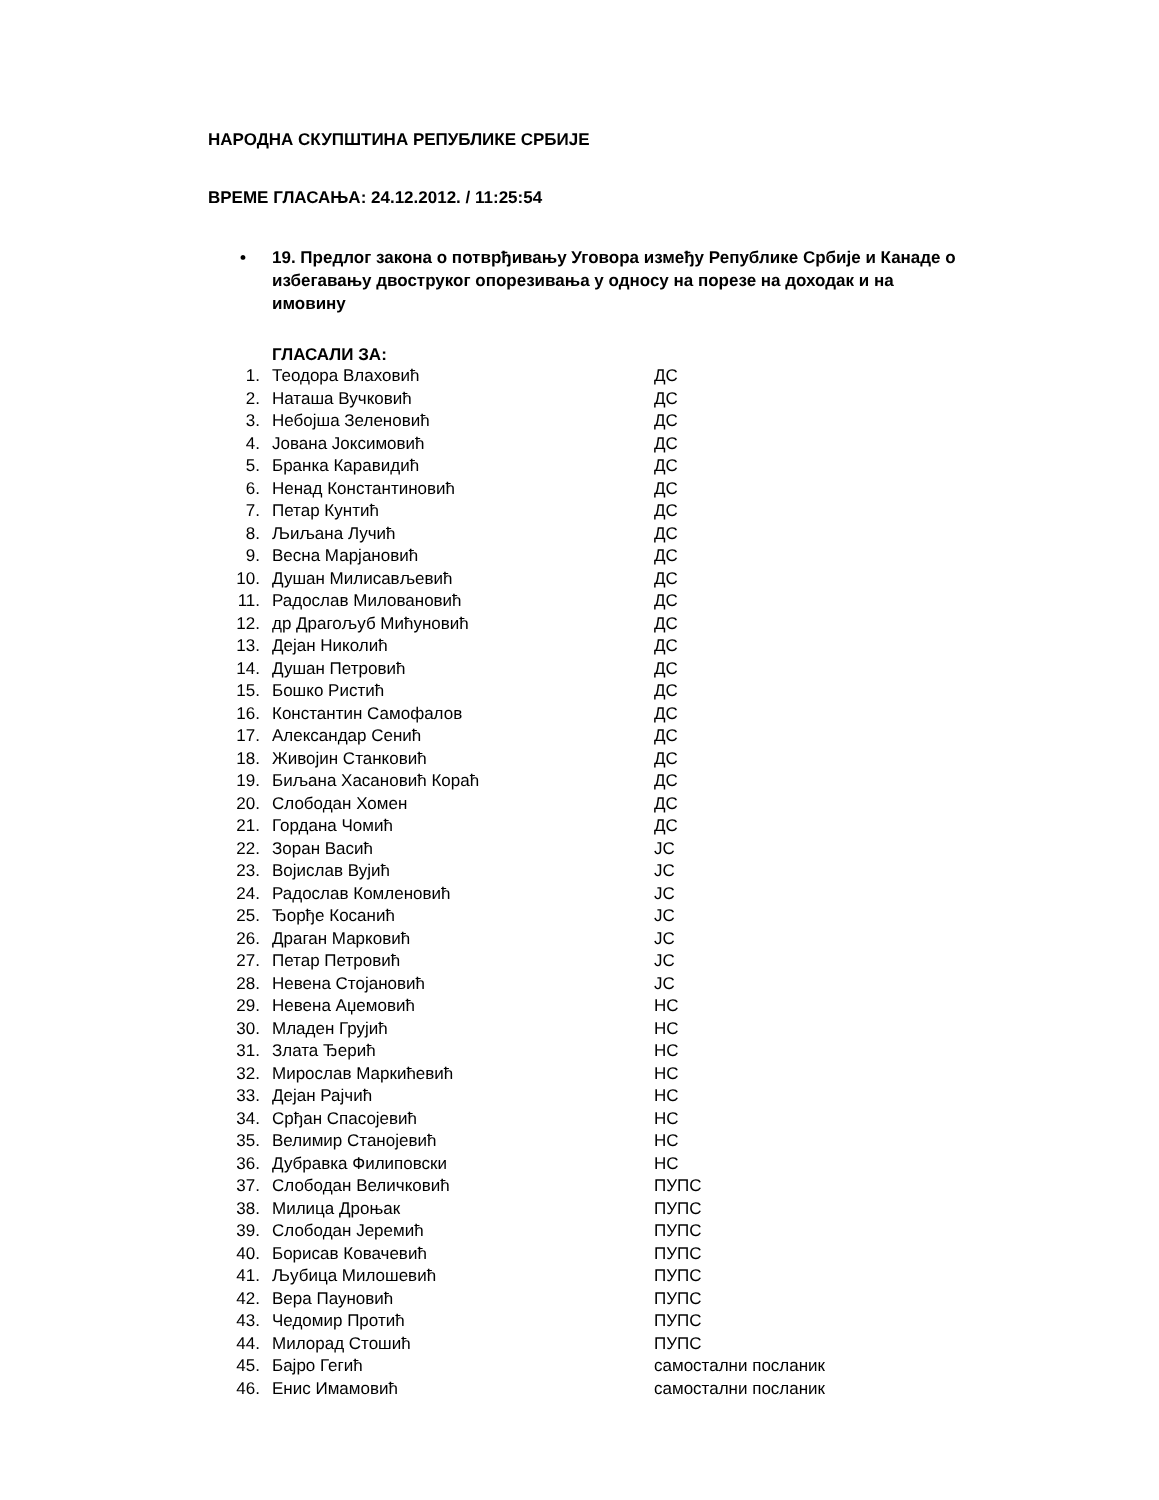НАРОДНА СКУПШТИНА РЕПУБЛИКЕ СРБИЈЕ
ВРЕМЕ ГЛАСАЊА: 24.12.2012. / 11:25:54
• 19. Предлог закона о потврђивању Уговора између Републике Србије и Канаде о избегавању двоструког опорезивања у односу на порезе на доходак и на имовину
ГЛАСАЛИ ЗА:
| 1. | Теодора Влаховић | ДС |
| 2. | Наташа Вучковић | ДС |
| 3. | Небојша Зеленовић | ДС |
| 4. | Јована Јоксимовић | ДС |
| 5. | Бранка Каравидић | ДС |
| 6. | Ненад Константиновић | ДС |
| 7. | Петар Кунтић | ДС |
| 8. | Љиљана Лучић | ДС |
| 9. | Весна Марјановић | ДС |
| 10. | Душан Милисављевић | ДС |
| 11. | Радослав Миловановић | ДС |
| 12. | др Драгољуб Мићуновић | ДС |
| 13. | Дејан Николић | ДС |
| 14. | Душан Петровић | ДС |
| 15. | Бошко Ристић | ДС |
| 16. | Константин Самофалов | ДС |
| 17. | Александар Сенић | ДС |
| 18. | Живојин Станковић | ДС |
| 19. | Биљана Хасановић Кораћ | ДС |
| 20. | Слободан Хомен | ДС |
| 21. | Гордана Чомић | ДС |
| 22. | Зоран Васић | ЈС |
| 23. | Војислав Вујић | ЈС |
| 24. | Радослав Комленовић | ЈС |
| 25. | Ђорђе Косанић | ЈС |
| 26. | Драган Марковић | ЈС |
| 27. | Петар Петровић | ЈС |
| 28. | Невена Стојановић | ЈС |
| 29. | Невена Аџемовић | НС |
| 30. | Младен Грујић | НС |
| 31. | Злата Ђерић | НС |
| 32. | Мирослав Маркићевић | НС |
| 33. | Дејан Рајчић | НС |
| 34. | Срђан Спасојевић | НС |
| 35. | Велимир Станојевић | НС |
| 36. | Дубравка Филиповски | НС |
| 37. | Слободан Величковић | ПУПС |
| 38. | Милица Дроњак | ПУПС |
| 39. | Слободан Јеремић | ПУПС |
| 40. | Борисав Ковачевић | ПУПС |
| 41. | Љубица Милошевић | ПУПС |
| 42. | Вера Пауновић | ПУПС |
| 43. | Чедомир Протић | ПУПС |
| 44. | Милорад Стошић | ПУПС |
| 45. | Бајро Гегић | самостални посланик |
| 46. | Енис Имамовић | самостални посланик |